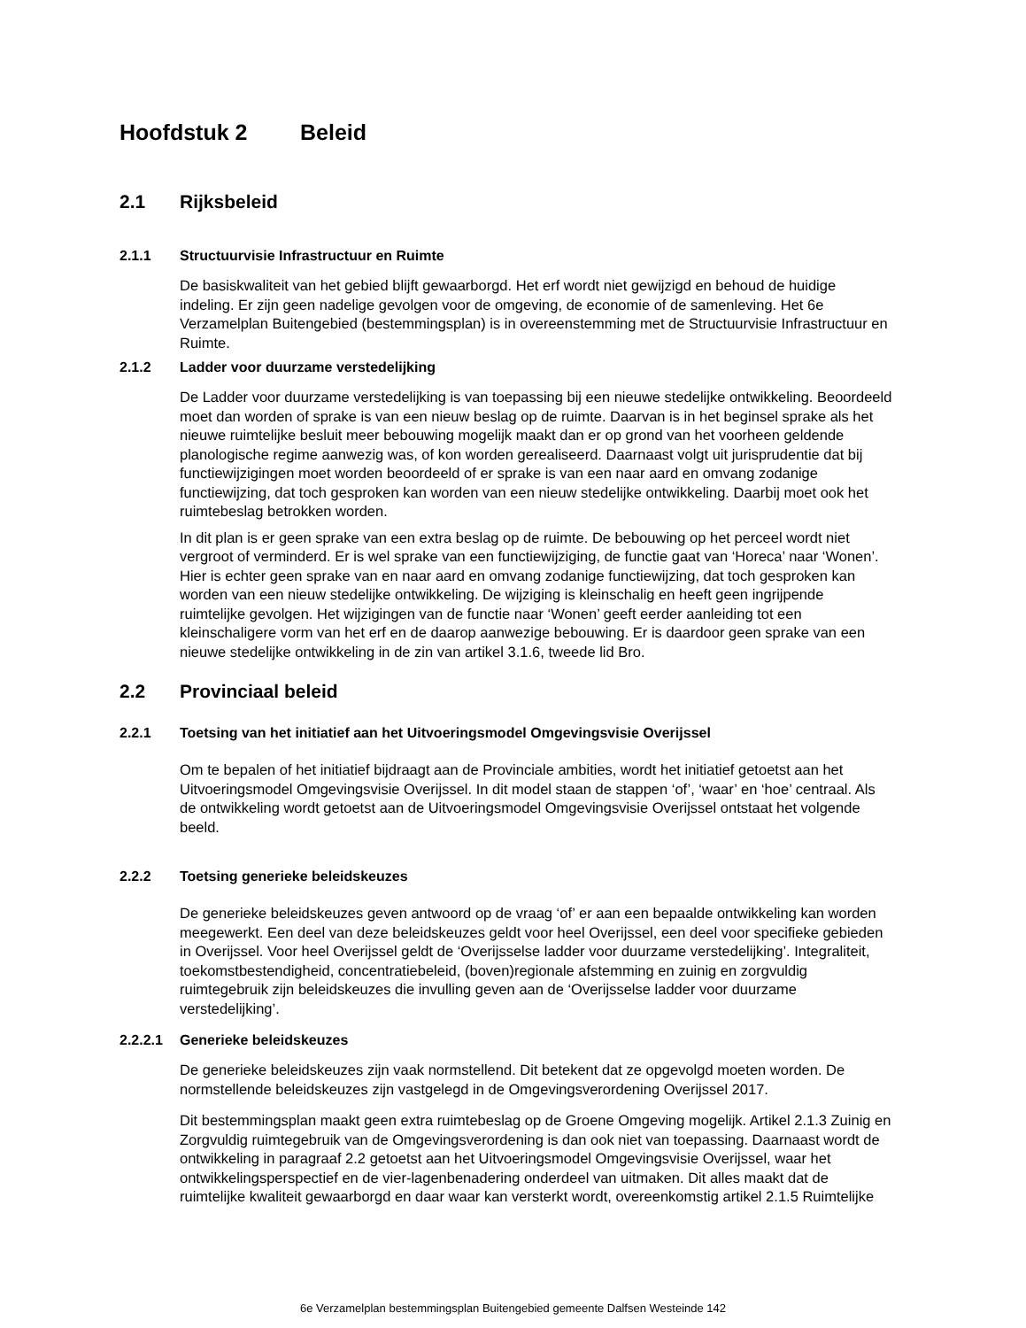Hoofdstuk 2 Beleid
2.1 Rijksbeleid
2.1.1 Structuurvisie Infrastructuur en Ruimte
De basiskwaliteit van het gebied blijft gewaarborgd. Het erf wordt niet gewijzigd en behoud de huidige indeling. Er zijn geen nadelige gevolgen voor de omgeving, de economie of de samenleving. Het 6e Verzamelplan Buitengebied (bestemmingsplan) is in overeenstemming met de Structuurvisie Infrastructuur en Ruimte.
2.1.2 Ladder voor duurzame verstedelijking
De Ladder voor duurzame verstedelijking is van toepassing bij een nieuwe stedelijke ontwikkeling. Beoordeeld moet dan worden of sprake is van een nieuw beslag op de ruimte. Daarvan is in het beginsel sprake als het nieuwe ruimtelijke besluit meer bebouwing mogelijk maakt dan er op grond van het voorheen geldende planologische regime aanwezig was, of kon worden gerealiseerd. Daarnaast volgt uit jurisprudentie dat bij functiewijzigingen moet worden beoordeeld of er sprake is van een naar aard en omvang zodanige functiewijzing, dat toch gesproken kan worden van een nieuw stedelijke ontwikkeling. Daarbij moet ook het ruimtebeslag betrokken worden.
In dit plan is er geen sprake van een extra beslag op de ruimte. De bebouwing op het perceel wordt niet vergroot of verminderd. Er is wel sprake van een functiewijziging, de functie gaat van ‘Horeca’ naar ‘Wonen’. Hier is echter geen sprake van en naar aard en omvang zodanige functiewijzing, dat toch gesproken kan worden van een nieuw stedelijke ontwikkeling. De wijziging is kleinschalig en heeft geen ingrijpende ruimtelijke gevolgen. Het wijzigingen van de functie naar ‘Wonen’ geeft eerder aanleiding tot een kleinschaligere vorm van het erf en de daarop aanwezige bebouwing. Er is daardoor geen sprake van een nieuwe stedelijke ontwikkeling in de zin van artikel 3.1.6, tweede lid Bro.
2.2 Provinciaal beleid
2.2.1 Toetsing van het initiatief aan het Uitvoeringsmodel Omgevingsvisie Overijssel
Om te bepalen of het initiatief bijdraagt aan de Provinciale ambities, wordt het initiatief getoetst aan het Uitvoeringsmodel Omgevingsvisie Overijssel. In dit model staan de stappen ‘of’, ‘waar’ en ‘hoe’ centraal. Als de ontwikkeling wordt getoetst aan de Uitvoeringsmodel Omgevingsvisie Overijssel ontstaat het volgende beeld.
2.2.2 Toetsing generieke beleidskeuzes
De generieke beleidskeuzes geven antwoord op de vraag ‘of’ er aan een bepaalde ontwikkeling kan worden meegewerkt. Een deel van deze beleidskeuzes geldt voor heel Overijssel, een deel voor specifieke gebieden in Overijssel. Voor heel Overijssel geldt de ‘Overijsselse ladder voor duurzame verstedelijking’. Integraliteit, toekomstbestendigheid, concentratiebeleid, (boven)regionale afstemming en zuinig en zorgvuldig ruimtegebruik zijn beleidskeuzes die invulling geven aan de ‘Overijsselse ladder voor duurzame verstedelijking’.
2.2.2.1 Generieke beleidskeuzes
De generieke beleidskeuzes zijn vaak normstellend. Dit betekent dat ze opgevolgd moeten worden. De normstellende beleidskeuzes zijn vastgelegd in de Omgevingsverordening Overijssel 2017.
Dit bestemmingsplan maakt geen extra ruimtebeslag op de Groene Omgeving mogelijk. Artikel 2.1.3 Zuinig en Zorgvuldig ruimtegebruik van de Omgevingsverordening is dan ook niet van toepassing. Daarnaast wordt de ontwikkeling in paragraaf 2.2 getoetst aan het Uitvoeringsmodel Omgevingsvisie Overijssel, waar het ontwikkelingsperspectief en de vier-lagenbenadering onderdeel van uitmaken. Dit alles maakt dat de ruimtelijke kwaliteit gewaarborgd en daar waar kan versterkt wordt, overeenkomstig artikel 2.1.5 Ruimtelijke
6e Verzamelplan bestemmingsplan Buitengebied gemeente Dalfsen Westeinde 142